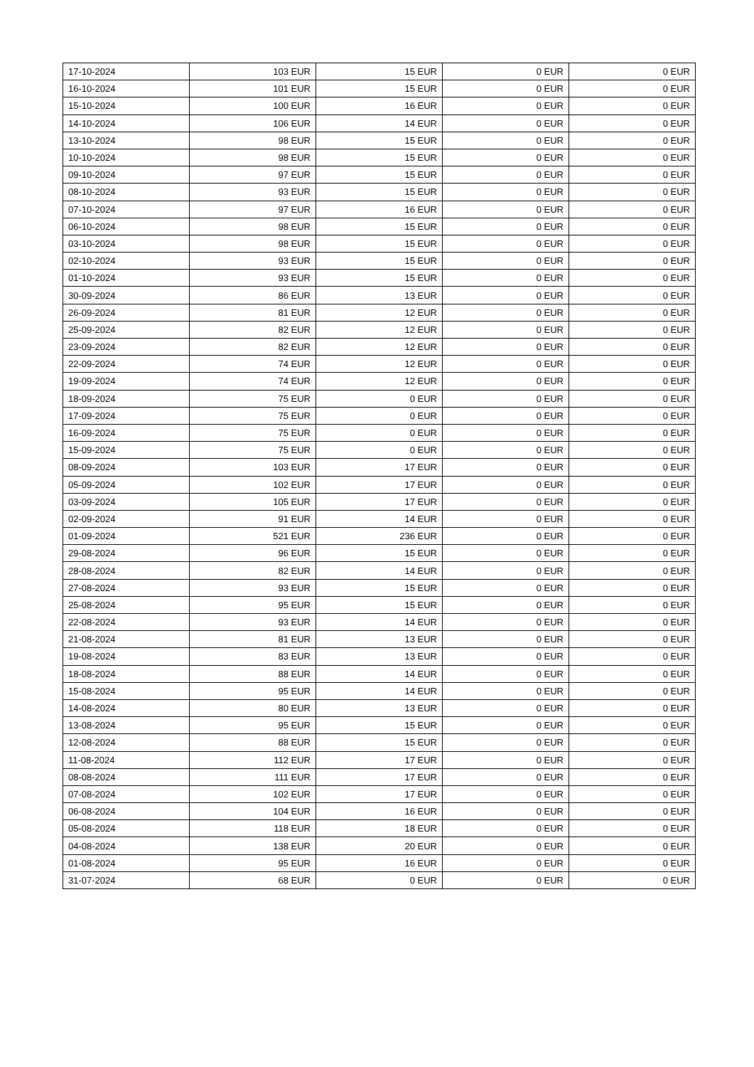| 17-10-2024 | 103 EUR | 15 EUR | 0 EUR | 0 EUR |
| 16-10-2024 | 101 EUR | 15 EUR | 0 EUR | 0 EUR |
| 15-10-2024 | 100 EUR | 16 EUR | 0 EUR | 0 EUR |
| 14-10-2024 | 106 EUR | 14 EUR | 0 EUR | 0 EUR |
| 13-10-2024 | 98 EUR | 15 EUR | 0 EUR | 0 EUR |
| 10-10-2024 | 98 EUR | 15 EUR | 0 EUR | 0 EUR |
| 09-10-2024 | 97 EUR | 15 EUR | 0 EUR | 0 EUR |
| 08-10-2024 | 93 EUR | 15 EUR | 0 EUR | 0 EUR |
| 07-10-2024 | 97 EUR | 16 EUR | 0 EUR | 0 EUR |
| 06-10-2024 | 98 EUR | 15 EUR | 0 EUR | 0 EUR |
| 03-10-2024 | 98 EUR | 15 EUR | 0 EUR | 0 EUR |
| 02-10-2024 | 93 EUR | 15 EUR | 0 EUR | 0 EUR |
| 01-10-2024 | 93 EUR | 15 EUR | 0 EUR | 0 EUR |
| 30-09-2024 | 86 EUR | 13 EUR | 0 EUR | 0 EUR |
| 26-09-2024 | 81 EUR | 12 EUR | 0 EUR | 0 EUR |
| 25-09-2024 | 82 EUR | 12 EUR | 0 EUR | 0 EUR |
| 23-09-2024 | 82 EUR | 12 EUR | 0 EUR | 0 EUR |
| 22-09-2024 | 74 EUR | 12 EUR | 0 EUR | 0 EUR |
| 19-09-2024 | 74 EUR | 12 EUR | 0 EUR | 0 EUR |
| 18-09-2024 | 75 EUR | 0 EUR | 0 EUR | 0 EUR |
| 17-09-2024 | 75 EUR | 0 EUR | 0 EUR | 0 EUR |
| 16-09-2024 | 75 EUR | 0 EUR | 0 EUR | 0 EUR |
| 15-09-2024 | 75 EUR | 0 EUR | 0 EUR | 0 EUR |
| 08-09-2024 | 103 EUR | 17 EUR | 0 EUR | 0 EUR |
| 05-09-2024 | 102 EUR | 17 EUR | 0 EUR | 0 EUR |
| 03-09-2024 | 105 EUR | 17 EUR | 0 EUR | 0 EUR |
| 02-09-2024 | 91 EUR | 14 EUR | 0 EUR | 0 EUR |
| 01-09-2024 | 521 EUR | 236 EUR | 0 EUR | 0 EUR |
| 29-08-2024 | 96 EUR | 15 EUR | 0 EUR | 0 EUR |
| 28-08-2024 | 82 EUR | 14 EUR | 0 EUR | 0 EUR |
| 27-08-2024 | 93 EUR | 15 EUR | 0 EUR | 0 EUR |
| 25-08-2024 | 95 EUR | 15 EUR | 0 EUR | 0 EUR |
| 22-08-2024 | 93 EUR | 14 EUR | 0 EUR | 0 EUR |
| 21-08-2024 | 81 EUR | 13 EUR | 0 EUR | 0 EUR |
| 19-08-2024 | 83 EUR | 13 EUR | 0 EUR | 0 EUR |
| 18-08-2024 | 88 EUR | 14 EUR | 0 EUR | 0 EUR |
| 15-08-2024 | 95 EUR | 14 EUR | 0 EUR | 0 EUR |
| 14-08-2024 | 80 EUR | 13 EUR | 0 EUR | 0 EUR |
| 13-08-2024 | 95 EUR | 15 EUR | 0 EUR | 0 EUR |
| 12-08-2024 | 88 EUR | 15 EUR | 0 EUR | 0 EUR |
| 11-08-2024 | 112 EUR | 17 EUR | 0 EUR | 0 EUR |
| 08-08-2024 | 111 EUR | 17 EUR | 0 EUR | 0 EUR |
| 07-08-2024 | 102 EUR | 17 EUR | 0 EUR | 0 EUR |
| 06-08-2024 | 104 EUR | 16 EUR | 0 EUR | 0 EUR |
| 05-08-2024 | 118 EUR | 18 EUR | 0 EUR | 0 EUR |
| 04-08-2024 | 138 EUR | 20 EUR | 0 EUR | 0 EUR |
| 01-08-2024 | 95 EUR | 16 EUR | 0 EUR | 0 EUR |
| 31-07-2024 | 68 EUR | 0 EUR | 0 EUR | 0 EUR |